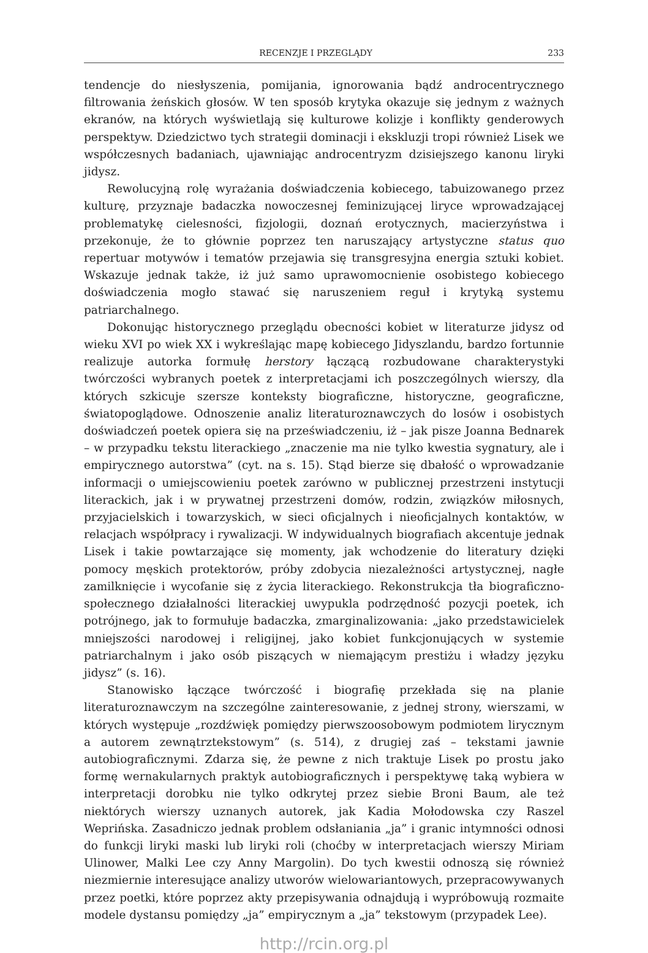RECENZJE I PRZEGLĄDY 233
tendencje do niesłyszenia, pomijania, ignorowania bądź androcentrycznego filtrowania żeńskich głosów. W ten sposób krytyka okazuje się jednym z ważnych ekranów, na których wyświetlają się kulturowe kolizje i konflikty genderowych perspektyw. Dziedzictwo tych strategii dominacji i ekskluzji tropi również Lisek we współczesnych badaniach, ujawniając androcentryzm dzisiejszego kanonu liryki jidysz.
Rewolucyjną rolę wyrażania doświadczenia kobiecego, tabuizowanego przez kulturę, przyznaje badaczka nowoczesnej feminizującej liryce wprowadzającej problematykę cielesności, fizjologii, doznań erotycznych, macierzyństwa i przekonuje, że to głównie poprzez ten naruszający artystyczne status quo repertuar motywów i tematów przejawia się transgresyjna energia sztuki kobiet. Wskazuje jednak także, iż już samo uprawomocnienie osobistego kobiecego doświadczenia mogło stawać się naruszeniem reguł i krytyką systemu patriarchalnego.
Dokonując historycznego przeglądu obecności kobiet w literaturze jidysz od wieku XVI po wiek XX i wykreślając mapę kobiecego Jidyszlandu, bardzo fortunnie realizuje autorka formułę herstory łączącą rozbudowane charakterystyki twórczości wybranych poetek z interpretacjami ich poszczególnych wierszy, dla których szkicuje szersze konteksty biograficzne, historyczne, geograficzne, światopoglądowe. Odnoszenie analiz literaturoznawczych do losów i osobistych doświadczeń poetek opiera się na przeświadczeniu, iż – jak pisze Joanna Bednarek – w przypadku tekstu literackiego „znaczenie ma nie tylko kwestia sygnatury, ale i empirycznego autorstwa” (cyt. na s. 15). Stąd bierze się dbałość o wprowadzanie informacji o umiejscowieniu poetek zarówno w publicznej przestrzeni instytucji literackich, jak i w prywatnej przestrzeni domów, rodzin, związków miłosnych, przyjacielskich i towarzyskich, w sieci oficjalnych i nieoficjalnych kontaktów, w relacjach współpracy i rywalizacji. W indywidualnych biografiach akcentuje jednak Lisek i takie powtarzające się momenty, jak wchodzenie do literatury dzięki pomocy męskich protektorów, próby zdobycia niezależności artystycznej, nagłe zamilknięcie i wycofanie się z życia literackiego. Rekonstrukcja tła biograficzno-społecznego działalności literackiej uwypukla podrzędność pozycji poetek, ich potrójnego, jak to formułuje badaczka, zmarginalizowania: „jako przedstawicielek mniejszości narodowej i religijnej, jako kobiet funkcjonujących w systemie patriarchalnym i jako osób piszących w niemającym prestiżu i władzy języku jidysz” (s. 16).
Stanowisko łączące twórczość i biografię przekłada się na planie literaturoznawczym na szczególne zainteresowanie, z jednej strony, wierszami, w których występuje „rozdźwięk pomiędzy pierwszoosobowym podmiotem lirycznym a autorem zewnątrztekstowym” (s. 514), z drugiej zaś – tekstami jawnie autobiograficznymi. Zdarza się, że pewne z nich traktuje Lisek po prostu jako formę wernakularnych praktyk autobiograficznych i perspektywę taką wybiera w interpretacji dorobku nie tylko odkrytej przez siebie Broni Baum, ale też niektórych wierszy uznanych autorek, jak Kadia Mołodowska czy Raszel Weprińska. Zasadniczo jednak problem odsłaniania „ja” i granic intymności odnosi do funkcji liryki maski lub liryki roli (choćby w interpretacjach wierszy Miriam Ulinower, Malki Lee czy Anny Margolin). Do tych kwestii odnoszą się również niezmiernie interesujące analizy utworów wielowariantowych, przepracowywanych przez poetki, które poprzez akty przepisywania odnajdują i wypróbowują rozmaite modele dystansu pomiędzy „ja” empirycznym a „ja” tekstowym (przypadek Lee).
http://rcin.org.pl